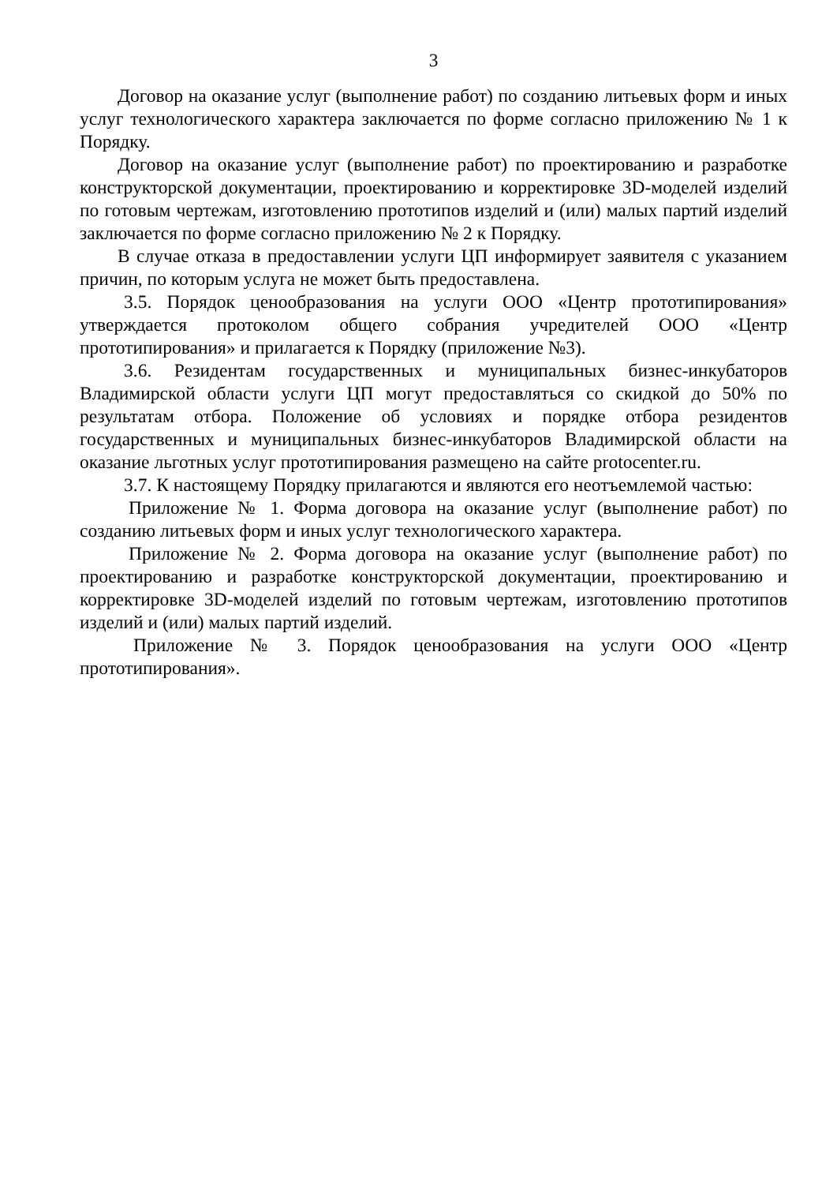3
Договор на оказание услуг (выполнение работ) по созданию литьевых форм и иных услуг технологического характера заключается по форме согласно приложению № 1 к Порядку.
Договор на оказание услуг (выполнение работ) по проектированию и разработке конструкторской документации, проектированию и корректировке 3D-моделей изделий по готовым чертежам, изготовлению прототипов изделий и (или) малых партий изделий заключается по форме согласно приложению № 2 к Порядку.
В случае отказа в предоставлении услуги ЦП информирует заявителя с указанием причин, по которым услуга не может быть предоставлена.
3.5. Порядок ценообразования на услуги ООО «Центр прототипирования» утверждается протоколом общего собрания учредителей ООО «Центр прототипирования» и прилагается к Порядку (приложение №3).
3.6. Резидентам государственных и муниципальных бизнес-инкубаторов Владимирской области услуги ЦП могут предоставляться со скидкой до 50% по результатам отбора. Положение об условиях и порядке отбора резидентов государственных и муниципальных бизнес-инкубаторов Владимирской области на оказание льготных услуг прототипирования размещено на сайте protocenter.ru.
3.7. К настоящему Порядку прилагаются и являются его неотъемлемой частью:
Приложение № 1. Форма договора на оказание услуг (выполнение работ) по созданию литьевых форм и иных услуг технологического характера.
Приложение № 2. Форма договора на оказание услуг (выполнение работ) по проектированию и разработке конструкторской документации, проектированию и корректировке 3D-моделей изделий по готовым чертежам, изготовлению прототипов изделий и (или) малых партий изделий.
Приложение № 3. Порядок ценообразования на услуги ООО «Центр прототипирования».